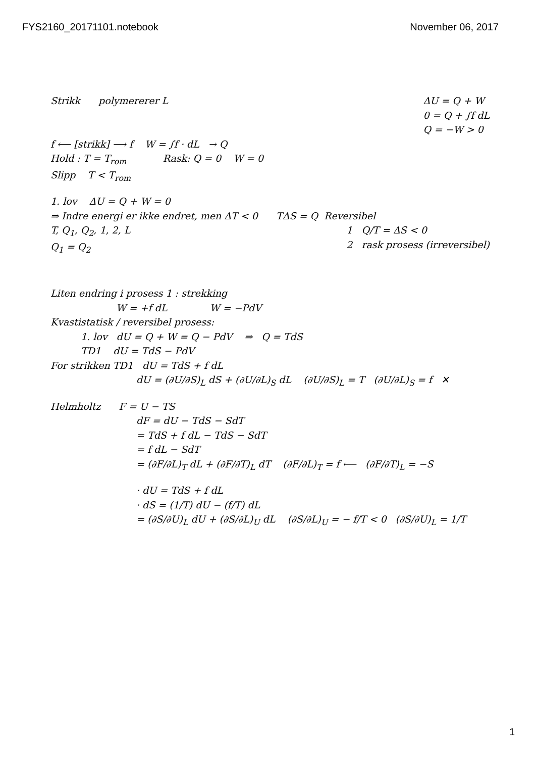FYS2160_20171101.notebook November 06, 2017
Strikk polymererer L ΔU = Q + W
0 = Q + ∫f dL
Q = −W > 0
f ⟵ [strikk] ⟶ f W = ∫f · dL → Q
Hold : T = T<sub>rom</sub> Rask: Q = 0 W = 0
Slipp T < T<sub>rom</sub>
1. lov ΔU = Q + W = 0
⇒ Indre energi er ikke endret, men ΔT < 0 TΔS = Q Reversibel
T, Q<sub>1</sub>, Q<sub>2</sub>, 1, 2, L
Q<sub>1</sub> = Q<sub>2</sub>
1 Q/T = ΔS < 0
2 rask prosess (irreversibel)
Liten endring i prosess 1 : strekking
W = +f dL W = −PdV
Kvastistatisk / reversibel prosess:
1. lov dU = Q + W = Q − PdV ⇒ Q = TdS
TD1 dU = TdS − PdV
For strikken TD1 dU = TdS + f dL
dU = (∂U/∂S)<sub>L</sub> dS + (∂U/∂L)<sub>S</sub> dL (∂U/∂S)<sub>L</sub> = T (∂U/∂L)<sub>S</sub> = f ✕
Helmholtz F = U − TS
dF = dU − TdS − SdT
= TdS + f dL − TdS − SdT
= f dL − SdT
= (∂F/∂L)<sub>T</sub> dL + (∂F/∂T)<sub>L</sub> dT (∂F/∂L)<sub>T</sub> = f ⟵ (∂F/∂T)<sub>L</sub> = −S
· dU = TdS + f dL
· dS = (1/T) dU − (f/T) dL
= (∂S/∂U)<sub>L</sub> dU + (∂S/∂L)<sub>U</sub> dL (∂S/∂L)<sub>U</sub> = − f/T < 0 (∂S/∂U)<sub>L</sub> = 1/T
1